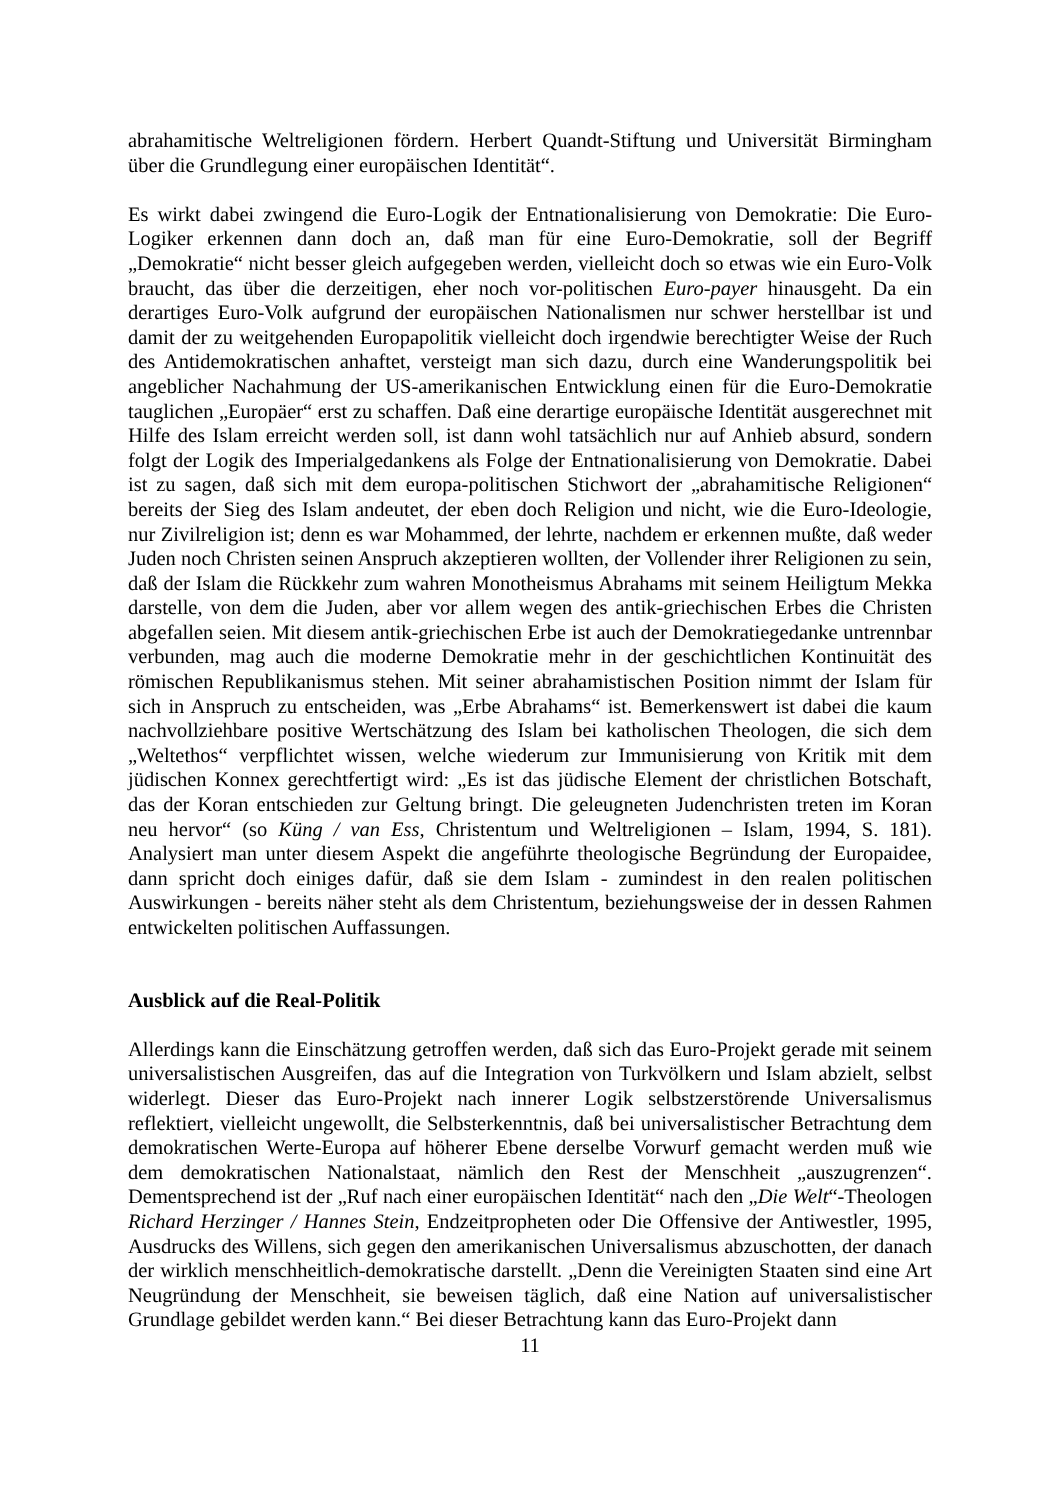abrahamitische Weltreligionen fördern. Herbert Quandt-Stiftung und Universität Birmingham über die Grundlegung einer europäischen Identität“.
Es wirkt dabei zwingend die Euro-Logik der Entnationalisierung von Demokratie: Die Euro-Logiker erkennen dann doch an, daß man für eine Euro-Demokratie, soll der Begriff „Demokratie“ nicht besser gleich aufgegeben werden, vielleicht doch so etwas wie ein Euro-Volk braucht, das über die derzeitigen, eher noch vor-politischen Euro-payer hinausgeht. Da ein derartiges Euro-Volk aufgrund der europäischen Nationalismen nur schwer herstellbar ist und damit der zu weitgehenden Europapolitik vielleicht doch irgendwie berechtigter Weise der Ruch des Antidemokratischen anhaftet, versteigt man sich dazu, durch eine Wanderungspolitik bei angeblicher Nachahmung der US-amerikanischen Entwicklung einen für die Euro-Demokratie tauglichen „Europäer“ erst zu schaffen. Daß eine derartige europäische Identität ausgerechnet mit Hilfe des Islam erreicht werden soll, ist dann wohl tatsächlich nur auf Anhieb absurd, sondern folgt der Logik des Imperialgedankens als Folge der Entnationalisierung von Demokratie. Dabei ist zu sagen, daß sich mit dem europa-politischen Stichwort der „abrahamitische Religionen“ bereits der Sieg des Islam andeutet, der eben doch Religion und nicht, wie die Euro-Ideologie, nur Zivilreligion ist; denn es war Mohammed, der lehrte, nachdem er erkennen mußte, daß weder Juden noch Christen seinen Anspruch akzeptieren wollten, der Vollender ihrer Religionen zu sein, daß der Islam die Rückkehr zum wahren Monotheismus Abrahams mit seinem Heiligtum Mekka darstelle, von dem die Juden, aber vor allem wegen des antik-griechischen Erbes die Christen abgefallen seien. Mit diesem antik-griechischen Erbe ist auch der Demokratiegedanke untrennbar verbunden, mag auch die moderne Demokratie mehr in der geschichtlichen Kontinuität des römischen Republikanismus stehen. Mit seiner abrahamistischen Position nimmt der Islam für sich in Anspruch zu entscheiden, was „Erbe Abrahams“ ist. Bemerkenswert ist dabei die kaum nachvollziehbare positive Wertschätzung des Islam bei katholischen Theologen, die sich dem „Weltethos“ verpflichtet wissen, welche wiederum zur Immunisierung von Kritik mit dem jüdischen Konnex gerechtfertigt wird: „Es ist das jüdische Element der christlichen Botschaft, das der Koran entschieden zur Geltung bringt. Die geleugneten Judenchristen treten im Koran neu hervor“ (so Küng / van Ess, Christentum und Weltreligionen – Islam, 1994, S. 181). Analysiert man unter diesem Aspekt die angeführte theologische Begründung der Europaidee, dann spricht doch einiges dafür, daß sie dem Islam - zumindest in den realen politischen Auswirkungen - bereits näher steht als dem Christentum, beziehungsweise der in dessen Rahmen entwickelten politischen Auffassungen.
Ausblick auf die Real-Politik
Allerdings kann die Einschätzung getroffen werden, daß sich das Euro-Projekt gerade mit seinem universalistischen Ausgreifen, das auf die Integration von Turkvölkern und Islam abzielt, selbst widerlegt. Dieser das Euro-Projekt nach innerer Logik selbstzerstörende Universalismus reflektiert, vielleicht ungewollt, die Selbsterkenntnis, daß bei universalistischer Betrachtung dem demokratischen Werte-Europa auf höherer Ebene derselbe Vorwurf gemacht werden muß wie dem demokratischen Nationalstaat, nämlich den Rest der Menschheit „auszugrenzen“. Dementsprechend ist der „Ruf nach einer europäischen Identität“ nach den „Die Welt“-Theologen Richard Herzinger / Hannes Stein, Endzeitpropheten oder Die Offensive der Antiwestler, 1995, Ausdrucks des Willens, sich gegen den amerikanischen Universalismus abzuschotten, der danach der wirklich menschheitlich-demokratische darstellt. „Denn die Vereinigten Staaten sind eine Art Neugründung der Menschheit, sie beweisen täglich, daß eine Nation auf universalistischer Grundlage gebildet werden kann.“ Bei dieser Betrachtung kann das Euro-Projekt dann
11